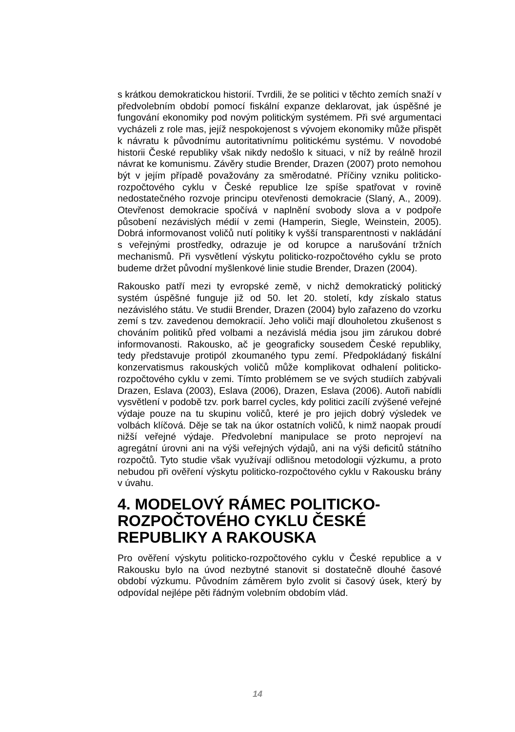s krátkou demokratickou historií. Tvrdili, že se politici v těchto zemích snaží v předvolebním období pomocí fiskální expanze deklarovat, jak úspěšné je fungování ekonomiky pod novým politickým systémem. Při své argumentaci vycházeli z role mas, jejíž nespokojenost s vývojem ekonomiky může přispět k návratu k původnímu autoritativnímu politickému systému. V novodobé historii České republiky však nikdy nedošlo k situaci, v níž by reálně hrozil návrat ke komunismu. Závěry studie Brender, Drazen (2007) proto nemohou být v jejím případě považovány za směrodatné. Příčiny vzniku politicko-rozpočtového cyklu v České republice lze spíše spatřovat v rovině nedostatečného rozvoje principu otevřenosti demokracie (Slaný, A., 2009). Otevřenost demokracie spočívá v naplnění svobody slova a v podpoře působení nezávislých médií v zemi (Hamperin, Siegle, Weinstein, 2005). Dobrá informovanost voličů nutí politiky k vyšší transparentnosti v nakládání s veřejnými prostředky, odrazuje je od korupce a narušování tržních mechanismů. Při vysvětlení výskytu politicko-rozpočtového cyklu se proto budeme držet původní myšlenkové linie studie Brender, Drazen (2004).
Rakousko patří mezi ty evropské země, v nichž demokratický politický systém úspěšné funguje již od 50. let 20. století, kdy získalo status nezávislého státu. Ve studii Brender, Drazen (2004) bylo zařazeno do vzorku zemí s tzv. zavedenou demokracií. Jeho voliči mají dlouholetou zkušenost s chováním politiků před volbami a nezávislá média jsou jim zárukou dobré informovanosti. Rakousko, ač je geograficky sousedem České republiky, tedy představuje protipól zkoumaného typu zemí. Předpokládaný fiskální konzervatismus rakouských voličů může komplikovat odhalení politicko-rozpočtového cyklu v zemi. Tímto problémem se ve svých studiích zabývali Drazen, Eslava (2003), Eslava (2006), Drazen, Eslava (2006). Autoři nabídli vysvětlení v podobě tzv. pork barrel cycles, kdy politici zacílí zvýšené veřejné výdaje pouze na tu skupinu voličů, které je pro jejich dobrý výsledek ve volbách klíčová. Děje se tak na úkor ostatních voličů, k nimž naopak proudí nižší veřejné výdaje. Předvolební manipulace se proto neprojeví na agregátní úrovni ani na výši veřejných výdajů, ani na výši deficitů státního rozpočtů. Tyto studie však využívají odlišnou metodologii výzkumu, a proto nebudou při ověření výskytu politicko-rozpočtového cyklu v Rakousku brány v úvahu.
4. MODELOVÝ RÁMEC POLITICKO-ROZPOČTOVÉHO CYKLU ČESKÉ REPUBLIKY A RAKOUSKA
Pro ověření výskytu politicko-rozpočtového cyklu v České republice a v Rakousku bylo na úvod nezbytné stanovit si dostatečně dlouhé časové období výzkumu. Původním záměrem bylo zvolit si časový úsek, který by odpovídal nejlépe pěti řádným volebním obdobím vlád.
14